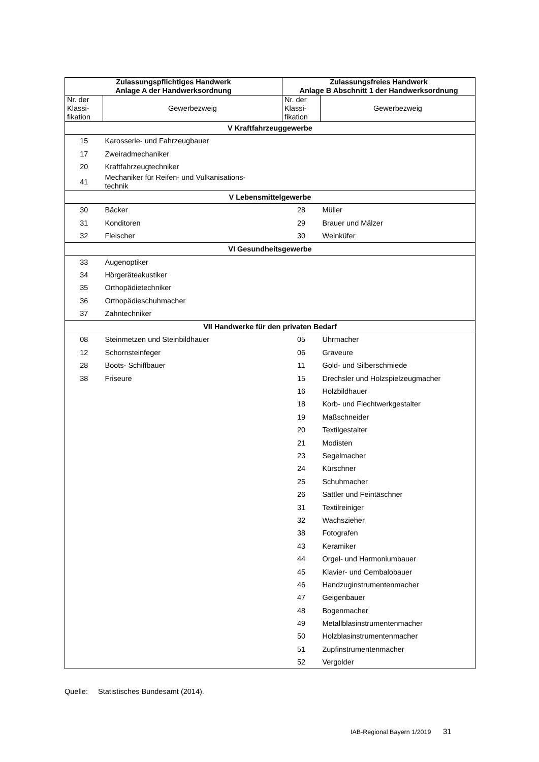| Zulassungspflichtiges Handwerk Anlage A der Handwerksordnung | | Zulassungsfreies Handwerk Anlage B Abschnitt 1 der Handwerksordnung | |
| --- | --- | --- | --- |
| Nr. der Klassi- fikation | Gewerbezweig | Nr. der Klassi- fikation | Gewerbezweig |
| V Kraftfahrzeuggewerbe | | | |
| 15 | Karosserie- und Fahrzeugbauer | | |
| 17 | Zweiradmechaniker | | |
| 20 | Kraftfahrzeugtechniker | | |
| 41 | Mechaniker für Reifen- und Vulkanisations- technik | | |
| V Lebensmittelgewerbe | | | |
| 30 | Bäcker | 28 | Müller |
| 31 | Konditoren | 29 | Brauer und Mälzer |
| 32 | Fleischer | 30 | Weinküfer |
| VI Gesundheitsgewerbe | | | |
| 33 | Augenoptiker | | |
| 34 | Hörgeräteakustiker | | |
| 35 | Orthopädietechniker | | |
| 36 | Orthopädieschuhmacher | | |
| 37 | Zahntechniker | | |
| VII Handwerke für den privaten Bedarf | | | |
| 08 | Steinmetzen und Steinbildhauer | 05 | Uhrmacher |
| 12 | Schornsteinfeger | 06 | Graveure |
| 28 | Boots- Schiffbauer | 11 | Gold- und Silberschmiede |
| 38 | Friseure | 15 | Drechsler und Holzspielzeugmacher |
| | | 16 | Holzbildhauer |
| | | 18 | Korb- und Flechtwerkgestalter |
| | | 19 | Maßschneider |
| | | 20 | Textilgestalter |
| | | 21 | Modisten |
| | | 23 | Segelmacher |
| | | 24 | Kürschner |
| | | 25 | Schuhmacher |
| | | 26 | Sattler und Feintäschner |
| | | 31 | Textilreiniger |
| | | 32 | Wachszieher |
| | | 38 | Fotografen |
| | | 43 | Keramiker |
| | | 44 | Orgel- und Harmoniumbauer |
| | | 45 | Klavier- und Cembalobauer |
| | | 46 | Handzuginstrumentenmacher |
| | | 47 | Geigenbauer |
| | | 48 | Bogenmacher |
| | | 49 | Metallblasinstrumentenmacher |
| | | 50 | Holzblasinstrumentenmacher |
| | | 51 | Zupfinstrumentenmacher |
| | | 52 | Vergolder |
Quelle: Statistisches Bundesamt (2014).
IAB-Regional Bayern 1/2019 31